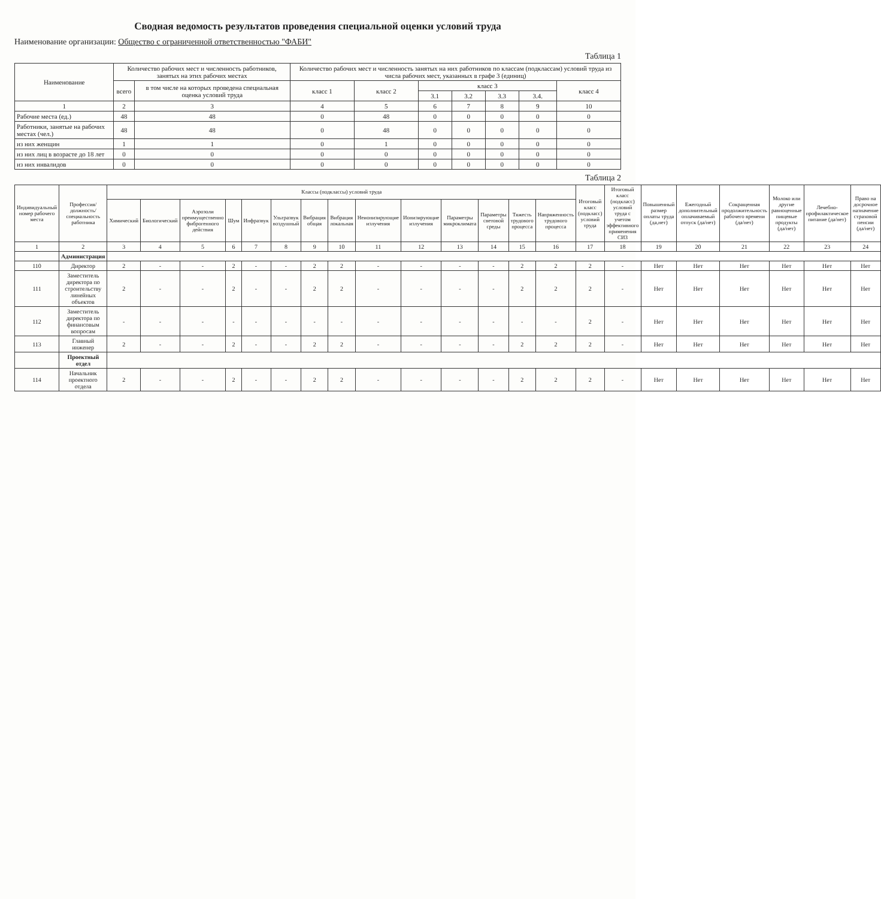Сводная ведомость результатов проведения специальной оценки условий труда
Наименование организации: Общество с ограниченной ответственностью "ФАБИ"
Таблица 1
| Наименование | Количество рабочих мест и численность работников, занятых на этих рабочих местах | | Количество рабочих мест и численность занятых на них работников по классам (подклассам) условий труда из числа рабочих мест, указанных в графе 3 (единиц) | | | | | | |
| --- | --- | --- | --- | --- | --- | --- | --- | --- | --- |
| | всего | в том числе на которых проведена специальная оценка условий труда | класс 1 | класс 2 | класс 3 | | | | класс 4 |
| | | | | | 3.1 | 3.2 | 3.3 | 3.4. | |
| 1 | 2 | 3 | 4 | 5 | 6 | 7 | 8 | 9 | 10 |
| Рабочие места (ед.) | 48 | 48 | 0 | 48 | 0 | 0 | 0 | 0 | 0 |
| Работники, занятые на рабочих местах (чел.) | 48 | 48 | 0 | 48 | 0 | 0 | 0 | 0 | 0 |
| из них женщин | 1 | 1 | 0 | 1 | 0 | 0 | 0 | 0 | 0 |
| из них лиц в возрасте до 18 лет | 0 | 0 | 0 | 0 | 0 | 0 | 0 | 0 | 0 |
| из них инвалидов | 0 | 0 | 0 | 0 | 0 | 0 | 0 | 0 | 0 |
Таблица 2
| Индивидуальный номер рабочего места | Профессия/ должность/ специальность работника | Классы (подклассы) условий труда | | | | | | | | | | | | | | Итоговый класс (подкласс) условий труда | Итоговый класс (подкласс) условий труда с учетом эффективного применения СИЗ | Повышенный размер оплаты труда (да,нет) | Ежегодный дополнительный оплачиваемый отпуск (да/нет) | Сокращенная продолжительность рабочего времени (да/нет) | Молоко или другие равноценные пищевые продукты (да/нет) | Лечебно-профилактическое питание (да/нет) | Право на досрочное назначение страховой пенсии (да/нет) |
| --- | --- | --- | --- | --- | --- | --- | --- | --- | --- | --- | --- | --- | --- | --- | --- | --- | --- | --- | --- | --- | --- | --- | --- |
| | | Химический | Биологический | Аэрозоли преимущественно фиброгенного действия | Шум | Инфразвук | Ультразвук воздушный | Вибрация общая | Вибрация локальная | Неионизирующие излучения | Ионизирующие излучения | Параметры микроклимата | Параметры световой среды | Тяжесть трудового процесса | Напряженность трудового процесса | | | | | | | | |
| 1 | 2 | 3 | 4 | 5 | 6 | 7 | 8 | 9 | 10 | 11 | 12 | 13 | 14 | 15 | 16 | 17 | 18 | 19 | 20 | 21 | 22 | 23 | 24 |
| | Администрация | | | | | | | | | | | | | | | | | | | | | | |
| 110 | Директор | 2 | - | - | 2 | - | - | 2 | 2 | - | - | - | - | 2 | 2 | 2 | - | Нет | Нет | Нет | Нет | Нет | Нет |
| 111 | Заместитель директора по строительству линейных объектов | 2 | - | - | 2 | - | - | 2 | 2 | - | - | - | - | 2 | 2 | 2 | - | Нет | Нет | Нет | Нет | Нет | Нет |
| 112 | Заместитель директора по финансовым вопросам | - | - | - | - | - | - | - | - | - | - | - | - | - | - | 2 | - | Нет | Нет | Нет | Нет | Нет | Нет |
| 113 | Главный инженер | 2 | - | - | 2 | - | - | 2 | 2 | - | - | - | - | 2 | 2 | 2 | - | Нет | Нет | Нет | Нет | Нет | Нет |
| | Проектный отдел | | | | | | | | | | | | | | | | | | | | | | |
| 114 | Начальник проектного отдела | 2 | - | - | 2 | - | - | 2 | 2 | - | - | - | - | 2 | 2 | 2 | - | Нет | Нет | Нет | Нет | Нет | Нет |